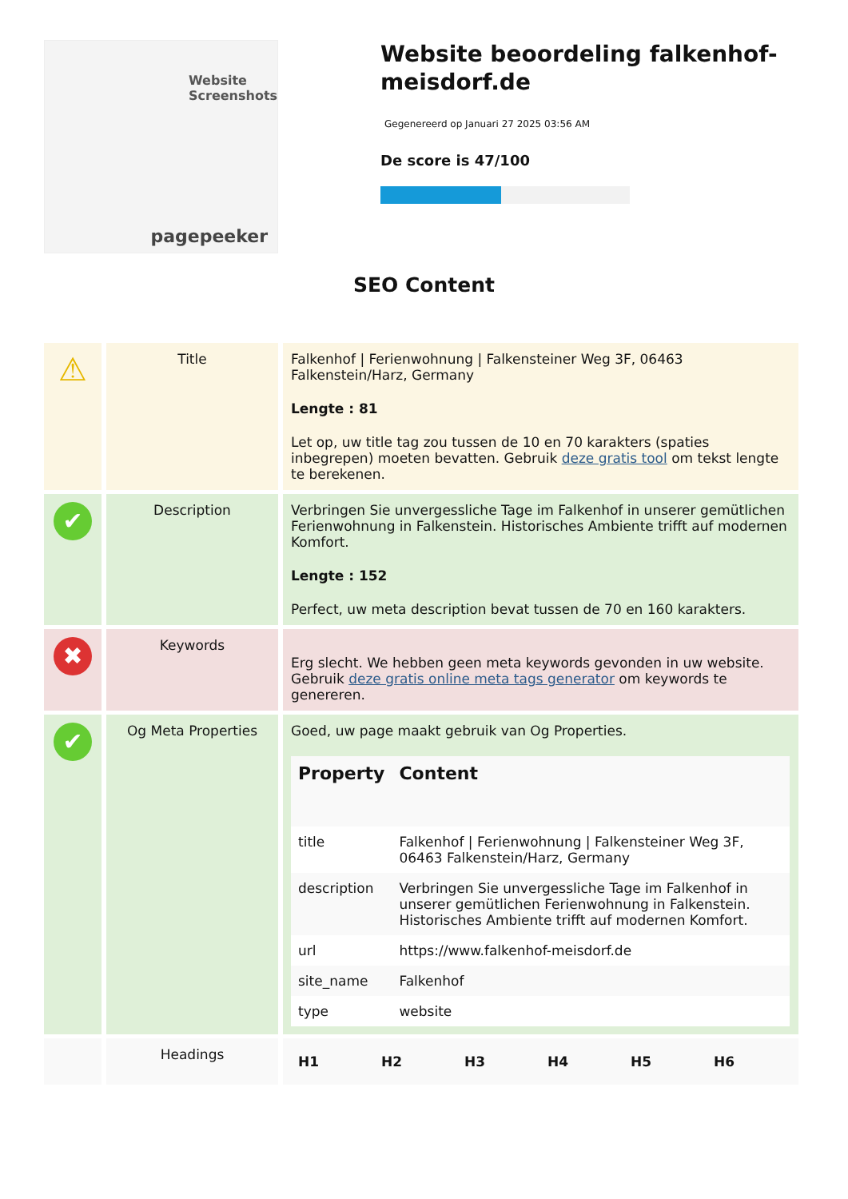Website Screenshots
pagepeeker
Website beoordeling falkenhof-meisdorf.de
Gegenereerd op Januari 27 2025 03:56 AM
De score is 47/100
SEO Content
| ⚠ | Title | Falkenhof / Ferienwohnung / Falkensteiner Weg 3F, 06463 Falkenstein/Harz, Germany Lengte : 81 Let op, uw title tag zou tussen de 10 en 70 karakters (spaties inbegrepen) moeten bevatten. Gebruik deze gratis tool om tekst lengte te berekenen. |
| ✔ | Description | Verbringen Sie unvergessliche Tage im Falkenhof in unserer gemütlichen Ferienwohnung in Falkenstein. Historisches Ambiente trifft auf modernen Komfort. Lengte : 152 Perfect, uw meta description bevat tussen de 70 en 160 karakters. |
| ✖ | Keywords | Erg slecht. We hebben geen meta keywords gevonden in uw website. Gebruik deze gratis online meta tags generator om keywords te genereren. |
| ✔ | Og Meta Properties | Goed, uw page maakt gebruik van Og Properties. / Property / Content / / --- / --- / / title / Falkenhof / Ferienwohnung / Falkensteiner Weg 3F, 06463 Falkenstein/Harz, Germany / / description / Verbringen Sie unvergessliche Tage im Falkenhof in unserer gemütlichen Ferienwohnung in Falkenstein. Historisches Ambiente trifft auf modernen Komfort. / / url / https://www.falkenhof-meisdorf.de / / site_name / Falkenhof / / type / website / |
| | Headings | / H1 / H2 / H3 / H4 / H5 / H6 / / --- / --- / --- / --- / --- / --- / |